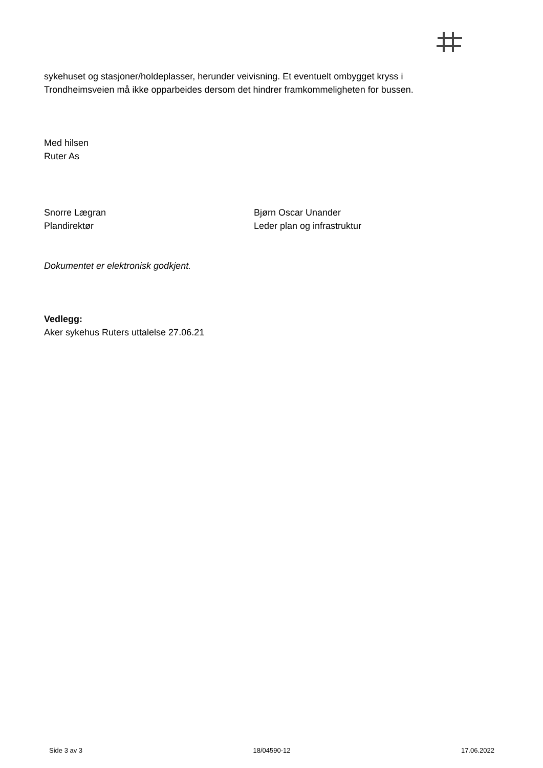sykehuset og stasjoner/holdeplasser, herunder veivisning. Et eventuelt ombygget kryss i Trondheimsveien må ikke opparbeides dersom det hindrer framkommeligheten for bussen.
Med hilsen
Ruter As
Snorre Lægran
Plandirektør
Bjørn Oscar Unander
Leder plan og infrastruktur
Dokumentet er elektronisk godkjent.
Vedlegg:
Aker sykehus Ruters uttalelse 27.06.21
Side 3 av 3 18/04590-12 17.06.2022